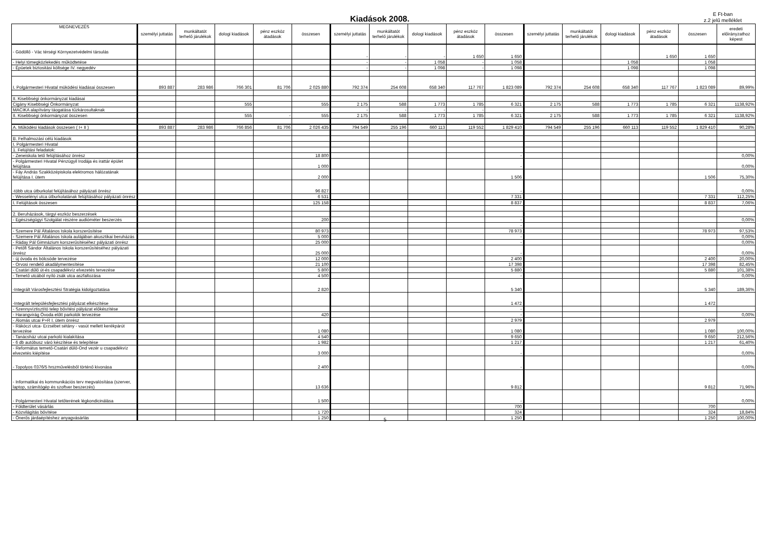Kiadások 2008.
E Ft-ban
z.2 jelű melléklet
| MEGNEVEZÉS | személyi juttatás | munkáltatót terhelő járulékok | dologi kiadások | pénz eszköz átadások | összesen | személyi juttatás | munkáltatót terhelő járulékok | dologi kiadások | pénz eszköz átadások | összesen | személyi juttatás | munkáltatót terhelő járulékok | dologi kiadások | pénz eszköz átadások | összesen | eredeti előirányzathoz képest |
| --- | --- | --- | --- | --- | --- | --- | --- | --- | --- | --- | --- | --- | --- | --- | --- | --- |
| - Gödöllő - Vác térségi Környezetvédelmi társulás | | | | | | - | - | - | 1 650 | 1 650 | | | | 1 650 | 1 650 | |
| - Helyi tömegközlekedés működtetése | | | | | | - | - | 1 058 | - | 1 058 | | | 1 058 | | 1 058 | |
| - Épüetek biztositási költsége IV. negyedév | | | | | | - | - | 1 098 | - | 1 098 | | | 1 098 | | 1 098 | |
| I. Polgármesteri Hivatal müködési kiadásai összesen | 893 887 | 283 986 | 766 301 | 81 706 | 2 025 880 | 792 374 | 254 608 | 658 340 | 117 767 | 1 823 089 | 792 374 | 254 608 | 658 340 | 117 767 | 1 823 089 | 89,99% |
| II. Kisebbségi önkormányzat kiadásai | | | | | | | | | | | | | | | | |
| Cigány Kisebbségi Önkormányzat | | | 555 | | 555 | 2 175 | 588 | 1 773 | 1 785 | 6 321 | 2 175 | 588 | 1 773 | 1 785 | 6 321 | 1138,92% |
| MACIKA alapítvány táogatása tűzkárosultaknak | | | | | | - | - | - | - | | | | | | | |
| II. Kisebbségi önkormányzat összesen | | | 555 | - | 555 | 2 175 | 588 | 1 773 | 1 785 | 6 321 | 2 175 | 588 | 1 773 | 1 785 | 6 321 | 1138,92% |
| A. Működési kiadások összesen ( I+ II ) | 893 887 | 283 986 | 766 856 | 81 706 | 2 026 435 | 794 549 | 255 196 | 660 113 | 119 552 | 1 829 410 | 794 549 | 255 196 | 660 113 | 119 552 | 1 829 410 | 90,28% |
| B. Felhalmozási célú kiadások | | | | | | | | | | | | | | | | |
| I. Polgármesteri Hivatal | | | | | | | | | | | | | | | | |
| 1. Felújítási feladatok: | | | | | | | | | | | | | | | | |
| - Zeneiskola tető felújításához önrész | | | | | 18 800 | | | | | - | | | | | | 0,00% |
| - Polgármesteri Hivatal Pénzügyil Irodája és irattár épület felújítása | | | | | 1 000 | | | | | - | | | | | | 0,00% |
| - Fáy András Szakközépiskola elektromos hálózatának felújítása I. ütem | | | | | 2 000 | | | | | 1 506 | | | | | 1 506 | 75,30% |
| -több utca útburkolat felújításához pályázati önrész | | | | | 96 827 | | | | | - | | | | | | 0,00% |
| - Wesselényi utca útburkolatának felújításához pályázati önrész | | | | | 6 531 | | | | | 7 331 | | | | | 7 331 | 112,25% |
| I. Felújítások összesen | | | | | 125 158 | | | | | 8 837 | | | | | 8 837 | 7,06% |
| 2. Beruházások, tárgyi eszköz beszerzések | | | | | | | | | | | | | | | | |
| - Egészségügyi Szolgálat részére audióméter beszerzés | | | | | 200 | | | | | - | | | | | | 0,00% |
| | | | | | | | | | | - | | | | | | |
| - Szemere Pál Általános Iskola korszerűsítése | | | | | 80 973 | | | | | 78 973 | | | | | 78 973 | 97,53% |
| - Szemere Pál Általános Iskola aulájában akusztikai beruházás | | | | | 5 000 | | | | | - | | | | | | 0,00% |
| - Ráday Pál Gimnázium korszerűsítéséhez pályázati önrész | | | | | 25 000 | | | | | - | | | | | | 0,00% |
| - Petőfi Sándor Általános Iskola korszerűsítéséhez pályázati önrész | | | | | 25 000 | | | | | - | | | | | | 0,00% |
| - új óvoda és bölcsöde tervezése | | | | | 12 000 | | | | | 2 400 | | | | | 2 400 | 20,00% |
| - Orvosi rendelő akadálymentesítése | | | | | 21 100 | | | | | 17 398 | | | | | 17 398 | 82,45% |
| - Csatári dűlő út-és csapadékvíz elvezetés tervezése | | | | | 5 800 | | | | | 5 880 | | | | | 5 880 | 101,38% |
| - Temető utcából nyíló zsák utca aszfaltozása | | | | | 4 500 | | | | | - | | | | | | 0,00% |
| -Integrált Városfejlesztési Stratégia kidolgoztatása | | | | | 2 820 | | | | | 5 340 | | | | | 5 340 | 189,36% |
| -Integrált településfejlesztési pályázat elkészítése | | | | | | | | | | 1 472 | | | | | 1 472 | |
| - Szennyvíztisztító telep bővítési pályázat előkészítése | | | | | | | | | | - | | | | | | |
| - Harangvirág Óvoda előtt parkolók tervezése | | | | | 420 | | | | | - | | | | | | 0,00% |
| - Álomás utcai P+R I. ütem önrész | | | | | | | | | | 2 979 | | | | | 2 979 | |
| - Rákóczi utca- Erzsébet sétány - vasút mellett kerékpárút tervezése | | | | | 1 080 | | | | | 1 080 | | | | | 1 080 | 100,00% |
| - Tanácsház utcai parkoló kialakítása | | | | | 4 540 | | | | | 9 650 | | | | | 9 650 | 212,56% |
| - 6 db autóbusz váró készítése és telepítése | | | | | 1 982 | | | | | 1 217 | | | | | 1 217 | 61,40% |
| - Református temető-Csatári dűlő-Ond vezér u csapadékvíz elvezetés kiépítése | | | | | 3 000 | | | | | - | | | | | | 0,00% |
| - Topolyos 0376/5 hrszművelésből történő kivonása | | | | | 2 400 | | | | | - | | | | | | 0,00% |
| - Informatikai és kommunikációs terv megvalósítása (szerver, laptop, számítógép és szoftver beszerzés) | | | | | 13 636 | | | | | 9 812 | | | | | 9 812 | 71,96% |
| - Polgármesteri Hivatal tetőterének légkondicinálása | | | | | 1 500 | | | | | - | | | | | | 0,00% |
| - Földterület vásárlás | | | | | | | | | | 700 | | | | | 700 | |
| - Közvilágítás bővítése | | | | | 1 720 | | | | | 324 | | | | | 324 | 18,84% |
| - Önerős járdaépítéshez anyagvásárlás | | | | | 1 250 | | | | | 1 250 | | | | | 1 250 | 100,00% |
5